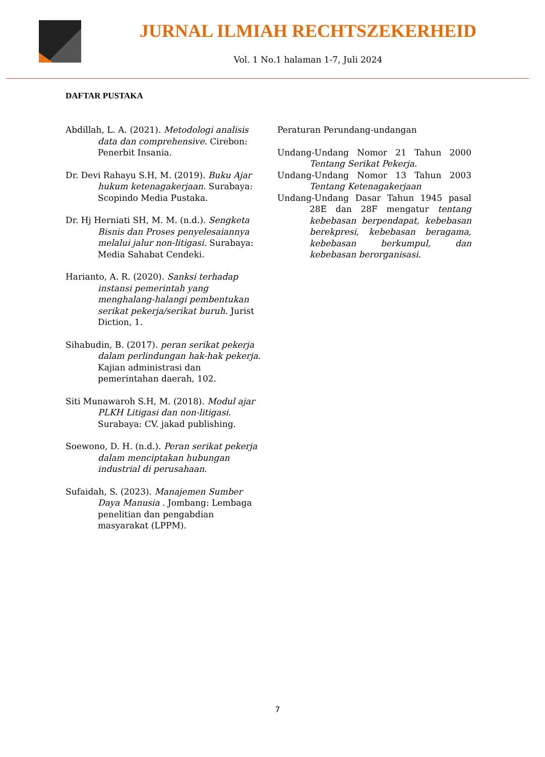JURNAL ILMIAH RECHTSZEKERHEID
Vol. 1 No.1 halaman 1-7, Juli 2024
DAFTAR PUSTAKA
Abdillah, L. A. (2021). Metodologi analisis data dan comprehensive. Cirebon: Penerbit Insania.
Dr. Devi Rahayu S.H, M. (2019). Buku Ajar hukum ketenagakerjaan. Surabaya: Scopindo Media Pustaka.
Dr. Hj Herniati SH, M. M. (n.d.). Sengketa Bisnis dan Proses penyelesaiannya melalui jalur non-litigasi. Surabaya: Media Sahabat Cendeki.
Harianto, A. R. (2020). Sanksi terhadap instansi pemerintah yang menghalang-halangi pembentukan serikat pekerja/serikat buruh. Jurist Diction, 1.
Sihabudin, B. (2017). peran serikat pekerja dalam perlindungan hak-hak pekerja. Kajian administrasi dan pemerintahan daerah, 102.
Siti Munawaroh S.H, M. (2018). Modul ajar PLKH Litigasi dan non-litigasi. Surabaya: CV. jakad publishing.
Soewono, D. H. (n.d.). Peran serikat pekerja dalam menciptakan hubungan industrial di perusahaan.
Sufaidah, S. (2023). Manajemen Sumber Daya Manusia . Jombang: Lembaga penelitian dan pengabdian masyarakat (LPPM).
Peraturan Perundang-undangan
Undang-Undang Nomor 21 Tahun 2000 Tentang Serikat Pekerja.
Undang-Undang Nomor 13 Tahun 2003 Tentang Ketenagakerjaan
Undang-Undang Dasar Tahun 1945 pasal 28E dan 28F mengatur tentang kebebasan berpendapat, kebebasan berekpresi, kebebasan beragama, kebebasan berkumpul, dan kebebasan berorganisasi.
7